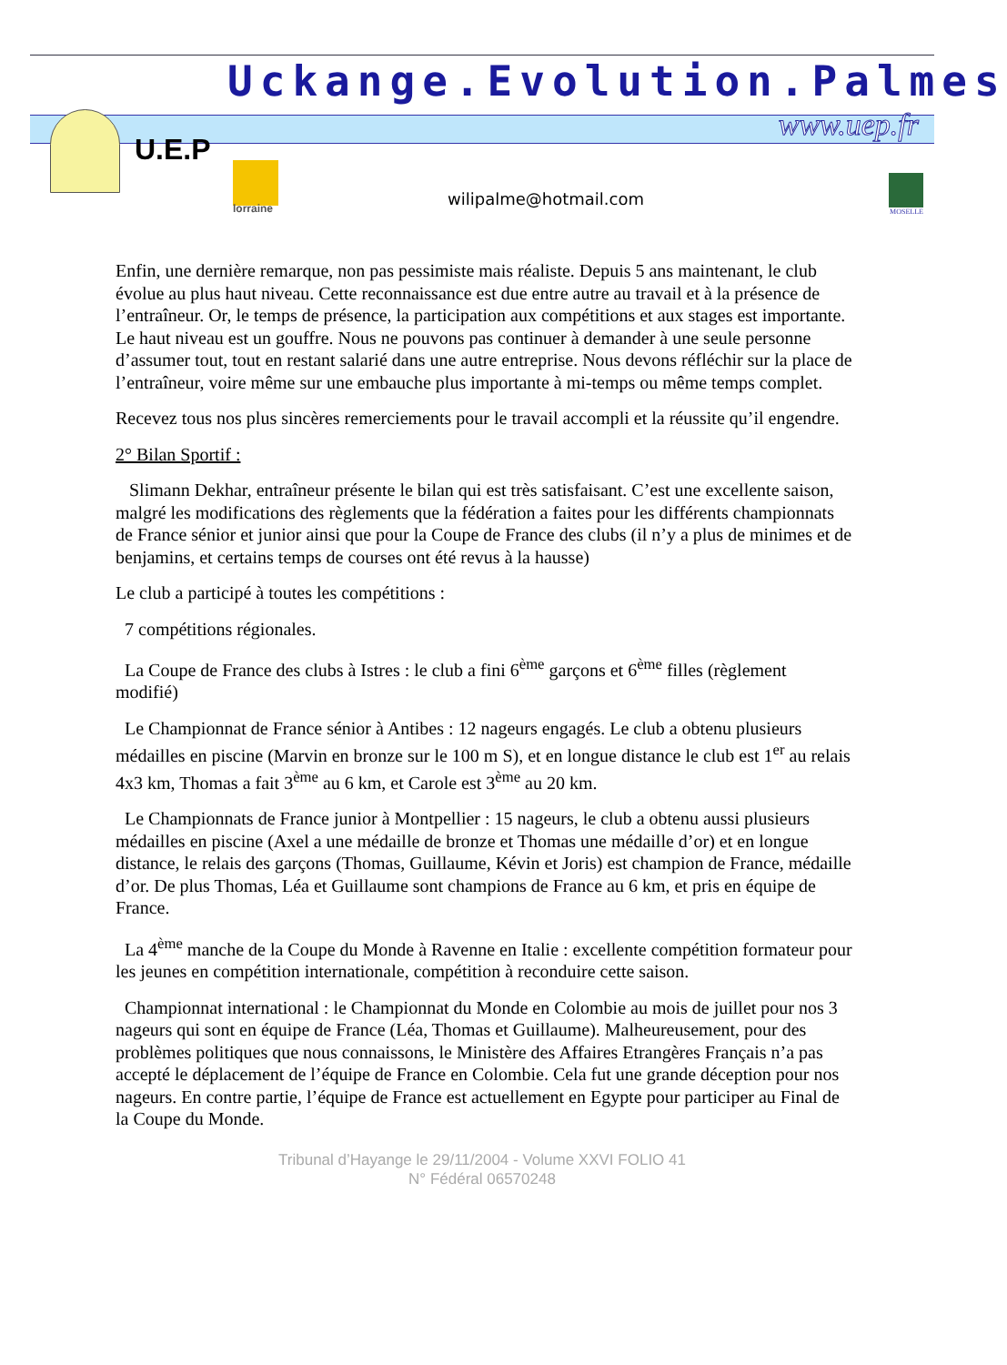Uckange.Evolution.Palmes
www.uep.fr
U.E.P
lorraine wilipalme@hotmail.com
MOSELLE
Enfin, une dernière remarque, non pas pessimiste mais réaliste. Depuis 5 ans maintenant, le club évolue au plus haut niveau. Cette reconnaissance est due entre autre au travail et à la présence de l’entraîneur. Or, le temps de présence, la participation aux compétitions et aux stages est importante. Le haut niveau est un gouffre. Nous ne pouvons pas continuer à demander à une seule personne d’assumer tout, tout en restant salarié dans une autre entreprise. Nous devons réfléchir sur la place de l’entraîneur, voire même sur une embauche plus importante à mi-temps ou même temps complet.
Recevez tous nos plus sincères remerciements pour le travail accompli et la réussite qu’il engendre.
2° Bilan Sportif :
Slimann Dekhar, entraîneur présente le bilan qui est très satisfaisant. C’est une excellente saison, malgré les modifications des règlements que la fédération a faites pour les différents championnats de France sénior et junior ainsi que pour la Coupe de France des clubs (il n’y a plus de minimes et de benjamins, et certains temps de courses ont été revus à la hausse)
Le club a participé à toutes les compétitions :
7 compétitions régionales.
La Coupe de France des clubs à Istres : le club a fini 6<sup>ème</sup> garçons et 6<sup>ème</sup> filles (règlement modifié)
Le Championnat de France sénior à Antibes : 12 nageurs engagés. Le club a obtenu plusieurs médailles en piscine (Marvin en bronze sur le 100 m S), et en longue distance le club est 1<sup>er</sup> au relais 4x3 km, Thomas a fait 3<sup>ème</sup> au 6 km, et Carole est 3<sup>ème</sup> au 20 km.
Le Championnats de France junior à Montpellier : 15 nageurs, le club a obtenu aussi plusieurs médailles en piscine (Axel a une médaille de bronze et Thomas une médaille d’or) et en longue distance, le relais des garçons (Thomas, Guillaume, Kévin et Joris) est champion de France, médaille d’or. De plus Thomas, Léa et Guillaume sont champions de France au 6 km, et pris en équipe de France.
La 4<sup>ème</sup> manche de la Coupe du Monde à Ravenne en Italie : excellente compétition formateur pour les jeunes en compétition internationale, compétition à reconduire cette saison.
Championnat international : le Championnat du Monde en Colombie au mois de juillet pour nos 3 nageurs qui sont en équipe de France (Léa, Thomas et Guillaume). Malheureusement, pour des problèmes politiques que nous connaissons, le Ministère des Affaires Etrangères Français n’a pas accepté le déplacement de l’équipe de France en Colombie. Cela fut une grande déception pour nos nageurs. En contre partie, l’équipe de France est actuellement en Egypte pour participer au Final de la Coupe du Monde.
Tribunal d’Hayange le 29/11/2004 - Volume XXVI FOLIO 41
N° Fédéral 06570248